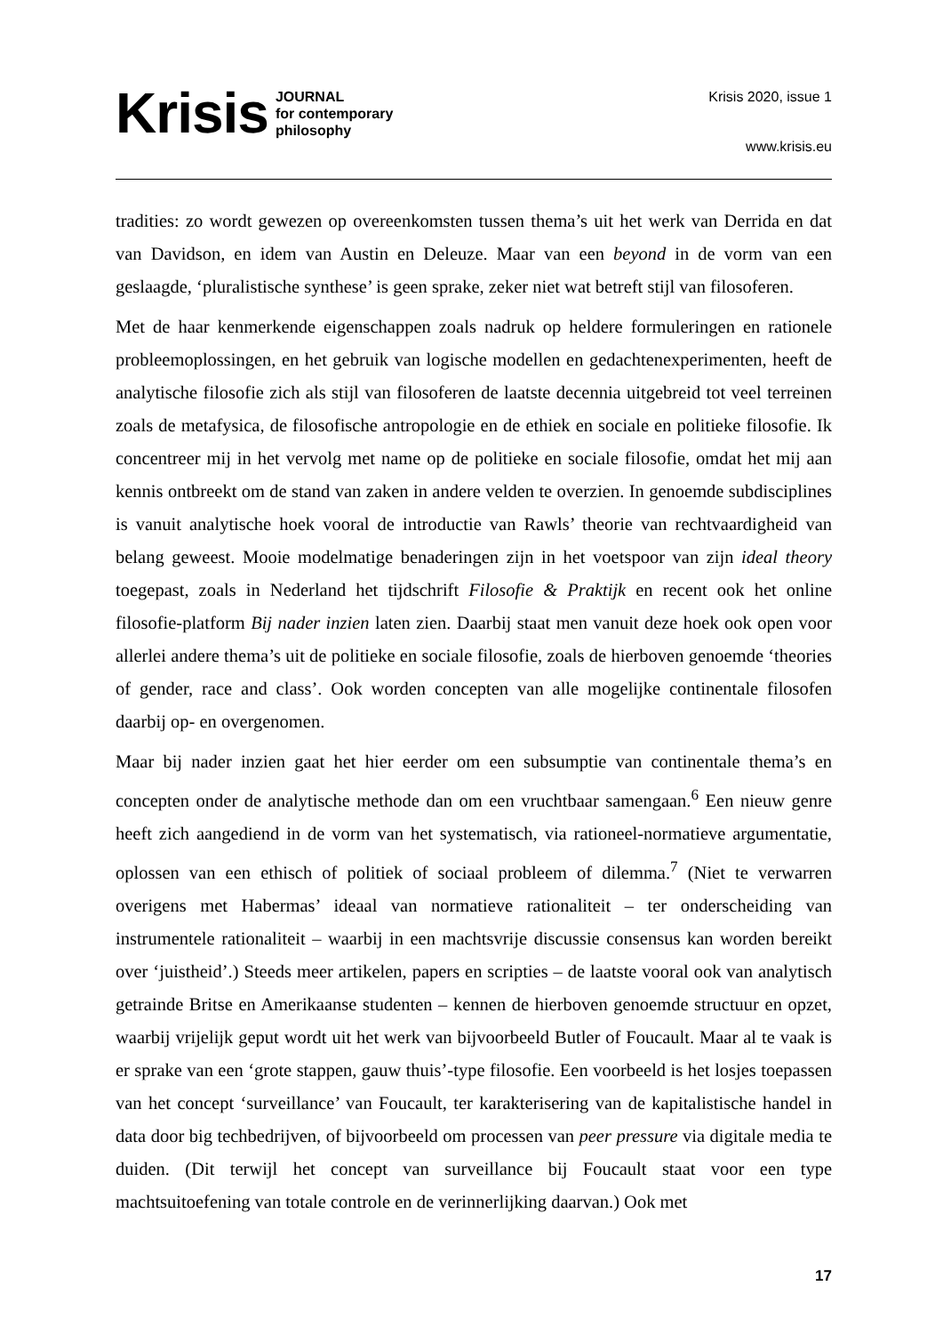Krisis JOURNAL
for contemporary
philosophy
Krisis 2020, issue 1
www.krisis.eu
tradities: zo wordt gewezen op overeenkomsten tussen thema’s uit het werk van Derrida en dat van Davidson, en idem van Austin en Deleuze. Maar van een beyond in de vorm van een geslaagde, ‘pluralistische synthese’ is geen sprake, zeker niet wat betreft stijl van filosoferen.
Met de haar kenmerkende eigenschappen zoals nadruk op heldere formuleringen en rationele probleemoplossingen, en het gebruik van logische modellen en gedachtenexperimenten, heeft de analytische filosofie zich als stijl van filosoferen de laatste decennia uitgebreid tot veel terreinen zoals de metafysica, de filosofische antropologie en de ethiek en sociale en politieke filosofie. Ik concentreer mij in het vervolg met name op de politieke en sociale filosofie, omdat het mij aan kennis ontbreekt om de stand van zaken in andere velden te overzien. In genoemde subdisciplines is vanuit analytische hoek vooral de introductie van Rawls’ theorie van rechtvaardigheid van belang geweest. Mooie modelmatige benaderingen zijn in het voetspoor van zijn ideal theory toegepast, zoals in Nederland het tijdschrift Filosofie & Praktijk en recent ook het online filosofie-platform Bij nader inzien laten zien. Daarbij staat men vanuit deze hoek ook open voor allerlei andere thema’s uit de politieke en sociale filosofie, zoals de hierboven genoemde ‘theories of gender, race and class’. Ook worden concepten van alle mogelijke continentale filosofen daarbij op- en overgenomen.
Maar bij nader inzien gaat het hier eerder om een subsumptie van continentale thema’s en concepten onder de analytische methode dan om een vruchtbaar samengaan.<sup>6</sup> Een nieuw genre heeft zich aangediend in de vorm van het systematisch, via rationeel-normatieve argumentatie, oplossen van een ethisch of politiek of sociaal probleem of dilemma.<sup>7</sup> (Niet te verwarren overigens met Habermas’ ideaal van normatieve rationaliteit – ter onderscheiding van instrumentele rationaliteit – waarbij in een machtsvrije discussie consensus kan worden bereikt over ‘juistheid’.) Steeds meer artikelen, papers en scripties – de laatste vooral ook van analytisch getrainde Britse en Amerikaanse studenten – kennen de hierboven genoemde structuur en opzet, waarbij vrijelijk geput wordt uit het werk van bijvoorbeeld Butler of Foucault. Maar al te vaak is er sprake van een ‘grote stappen, gauw thuis’-type filosofie. Een voorbeeld is het losjes toepassen van het concept ‘surveillance’ van Foucault, ter karakterisering van de kapitalistische handel in data door big techbedrijven, of bijvoorbeeld om processen van peer pressure via digitale media te duiden. (Dit terwijl het concept van surveillance bij Foucault staat voor een type machtsuitoefening van totale controle en de verinnerlijking daarvan.) Ook met
17